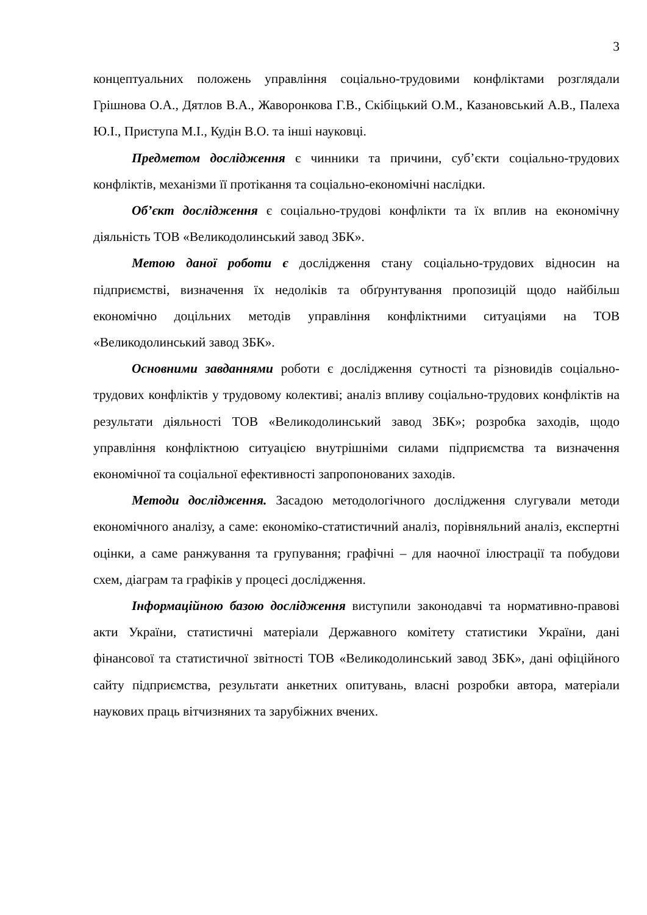3
концептуальних положень управління соціально-трудовими конфліктами розглядали Грішнова О.А., Дятлов В.А., Жаворонкова Г.В., Скібіцький О.М., Казановський А.В., Палеха Ю.І., Приступа М.І., Кудін В.О. та інші науковці.
Предметом дослідження є чинники та причини, суб’єкти соціально-трудових конфліктів, механізми її протікання та соціально-економічні наслідки.
Об’єкт дослідження є соціально-трудові конфлікти та їх вплив на економічну діяльність ТОВ «Великодолинський завод ЗБК».
Метою даної роботи є дослідження стану соціально-трудових відносин на підприємстві, визначення їх недоліків та обґрунтування пропозицій щодо найбільш економічно доцільних методів управління конфліктними ситуаціями на ТОВ «Великодолинський завод ЗБК».
Основними завданнями роботи є дослідження сутності та різновидів соціально-трудових конфліктів у трудовому колективі; аналіз впливу соціально-трудових конфліктів на результати діяльності ТОВ «Великодолинський завод ЗБК»; розробка заходів, щодо управління конфліктною ситуацією внутрішніми силами підприємства та визначення економічної та соціальної ефективності запропонованих заходів.
Методи дослідження. Засадою методологічного дослідження слугували методи економічного аналізу, а саме: економіко-статистичний аналіз, порівняльний аналіз, експертні оцінки, а саме ранжування та групування; графічні – для наочної ілюстрації та побудови схем, діаграм та графіків у процесі дослідження.
Інформаційною базою дослідження виступили законодавчі та нормативно-правові акти України, статистичні матеріали Державного комітету статистики України, дані фінансової та статистичної звітності ТОВ «Великодолинський завод ЗБК», дані офіційного сайту підприємства, результати анкетних опитувань, власні розробки автора, матеріали наукових праць вітчизняних та зарубіжних вчених.